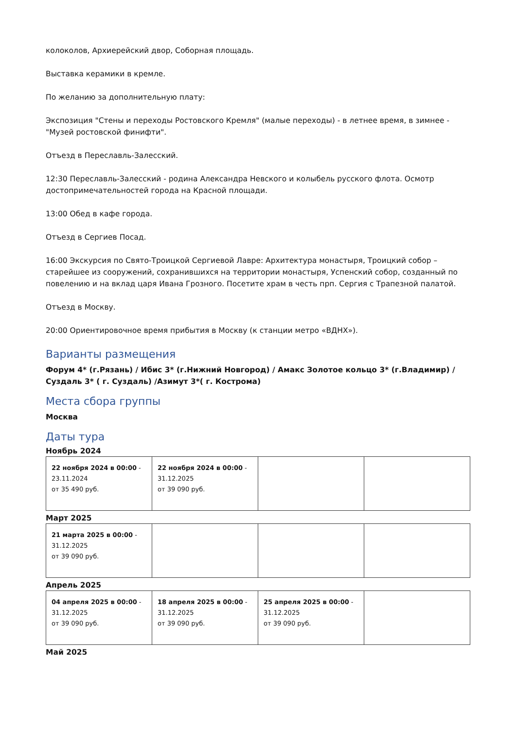колоколов, Архиерейский двор, Соборная площадь.
Выставка керамики в кремле.
По желанию за дополнительную плату:
Экспозиция "Стены и переходы Ростовского Кремля" (малые переходы) - в летнее время, в зимнее - "Музей ростовской финифти".
Отъезд в Переславль-Залесский.
12:30 Переславль-Залесский - родина Александра Невского и колыбель русского флота. Осмотр достопримечательностей города на Красной площади.
13:00 Обед в кафе города.
Отъезд в Сергиев Посад.
16:00 Экскурсия по Свято-Троицкой Сергиевой Лавре: Архитектура монастыря, Троицкий собор – старейшее из сооружений, сохранившихся на территории монастыря, Успенский собор, созданный по повелению и на вклад царя Ивана Грозного. Посетите храм в честь прп. Сергия с Трапезной палатой.
Отъезд в Москву.
20:00 Ориентировочное время прибытия в Москву (к станции метро «ВДНХ»).
Варианты размещения
Форум 4* (г.Рязань) / Ибис 3* (г.Нижний Новгород) / Амакс Золотое кольцо 3* (г.Владимир) / Суздаль 3* ( г. Суздаль) /Азимут 3*( г. Кострома)
Места сбора группы
Москва
Даты тура
Ноябрь 2024
| 22 ноября 2024 в 00:00 - 23.11.2024 от 35 490 руб. | 22 ноября 2024 в 00:00 - 31.12.2025 от 39 090 руб. | | |
Март 2025
| 21 марта 2025 в 00:00 - 31.12.2025 от 39 090 руб. | | | |
Апрель 2025
| 04 апреля 2025 в 00:00 - 31.12.2025 от 39 090 руб. | 18 апреля 2025 в 00:00 - 31.12.2025 от 39 090 руб. | 25 апреля 2025 в 00:00 - 31.12.2025 от 39 090 руб. | |
Май 2025